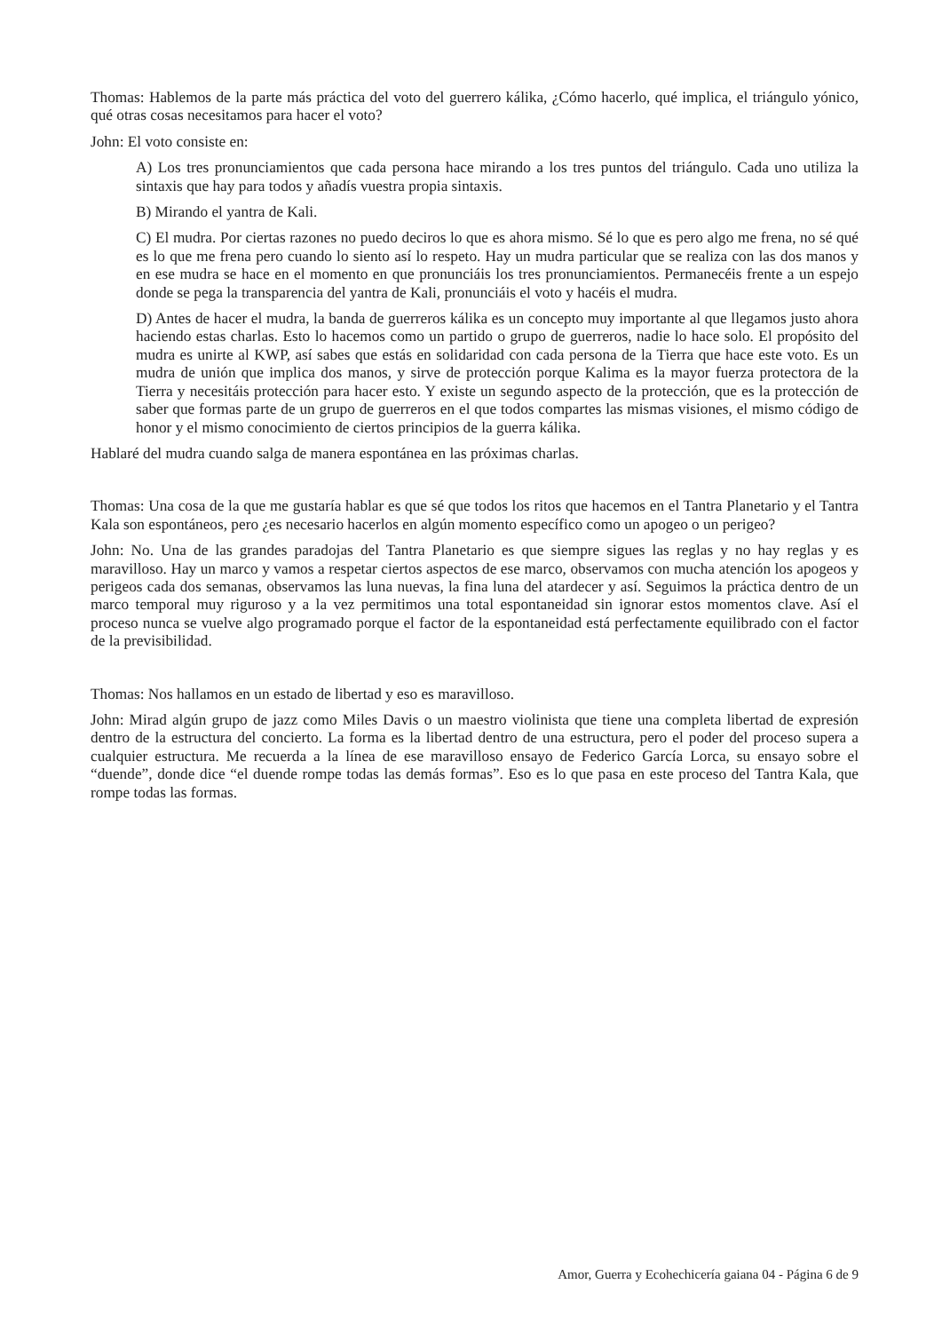Thomas: Hablemos de la parte más práctica del voto del guerrero kálika, ¿Cómo hacerlo, qué implica, el triángulo yónico, qué otras cosas necesitamos para hacer el voto?
John: El voto consiste en:
A) Los tres pronunciamientos que cada persona hace mirando a los tres puntos del triángulo. Cada uno utiliza la sintaxis que hay para todos y añadís vuestra propia sintaxis.
B) Mirando el yantra de Kali.
C) El mudra. Por ciertas razones no puedo deciros lo que es ahora mismo. Sé lo que es pero algo me frena, no sé qué es lo que me frena pero cuando lo siento así lo respeto. Hay un mudra particular que se realiza con las dos manos y en ese mudra se hace en el momento en que pronunciáis los tres pronunciamientos. Permanecéis frente a un espejo donde se pega la transparencia del yantra de Kali, pronunciáis el voto y hacéis el mudra.
D) Antes de hacer el mudra, la banda de guerreros kálika es un concepto muy importante al que llegamos justo ahora haciendo estas charlas. Esto lo hacemos como un partido o grupo de guerreros, nadie lo hace solo. El propósito del mudra es unirte al KWP, así sabes que estás en solidaridad con cada persona de la Tierra que hace este voto. Es un mudra de unión que implica dos manos, y sirve de protección porque Kalima es la mayor fuerza protectora de la Tierra y necesitáis protección para hacer esto. Y existe un segundo aspecto de la protección, que es la protección de saber que formas parte de un grupo de guerreros en el que todos compartes las mismas visiones, el mismo código de honor y el mismo conocimiento de ciertos principios de la guerra kálika.
Hablaré del mudra cuando salga de manera espontánea en las próximas charlas.
Thomas: Una cosa de la que me gustaría hablar es que sé que todos los ritos que hacemos en el Tantra Planetario y el Tantra Kala son espontáneos, pero ¿es necesario hacerlos en algún momento específico como un apogeo o un perigeo?
John: No. Una de las grandes paradojas del Tantra Planetario es que siempre sigues las reglas y no hay reglas y es maravilloso. Hay un marco y vamos a respetar ciertos aspectos de ese marco, observamos con mucha atención los apogeos y perigeos cada dos semanas, observamos las luna nuevas, la fina luna del atardecer y así. Seguimos la práctica dentro de un marco temporal muy riguroso y a la vez permitimos una total espontaneidad sin ignorar estos momentos clave. Así el proceso nunca se vuelve algo programado porque el factor de la espontaneidad está perfectamente equilibrado con el factor de la previsibilidad.
Thomas: Nos hallamos en un estado de libertad y eso es maravilloso.
John: Mirad algún grupo de jazz como Miles Davis o un maestro violinista que tiene una completa libertad de expresión dentro de la estructura del concierto. La forma es la libertad dentro de una estructura, pero el poder del proceso supera a cualquier estructura. Me recuerda a la línea de ese maravilloso ensayo de Federico García Lorca, su ensayo sobre el “duende”, donde dice “el duende rompe todas las demás formas”. Eso es lo que pasa en este proceso del Tantra Kala, que rompe todas las formas.
Amor, Guerra y Ecohechicería gaiana 04 - Página 6 de 9